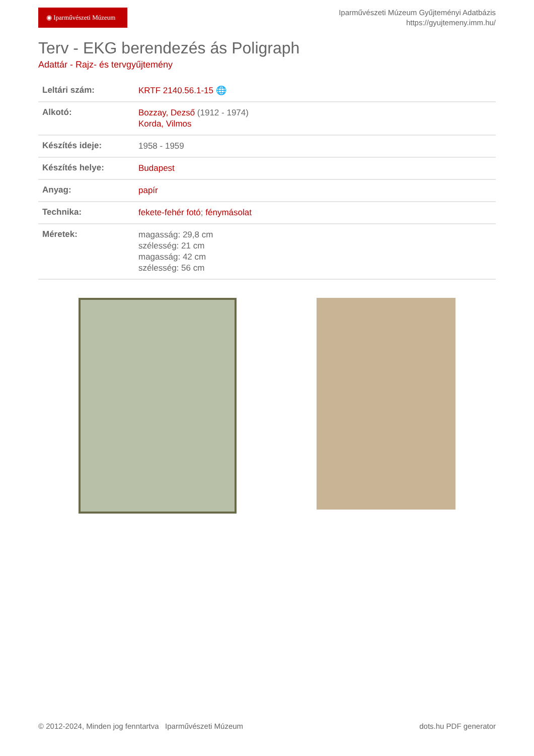◉ Iparművészeti Múzeum
Iparművészeti Múzeum Gyűjteményi Adatbázis
https://gyujtemeny.imm.hu/
Terv - EKG berendezés ás Poligraph
Adattár - Rajz- és tervgyűjtemény
| Leltári szám: | KRTF 2140.56.1-15 🌐 |
| Alkotó: | Bozzay, Dezső (1912 - 1974) Korda, Vilmos |
| Készítés ideje: | 1958 - 1959 |
| Készítés helye: | Budapest |
| Anyag: | papír |
| Technika: | fekete-fehér fotó ; fénymásolat |
| Méretek: | magasság: 29,8 cm szélesség: 21 cm magasság: 42 cm szélesség: 56 cm |
© 2012-2024, Minden jog fenntartva Iparművészeti Múzeum dots.hu PDF generator